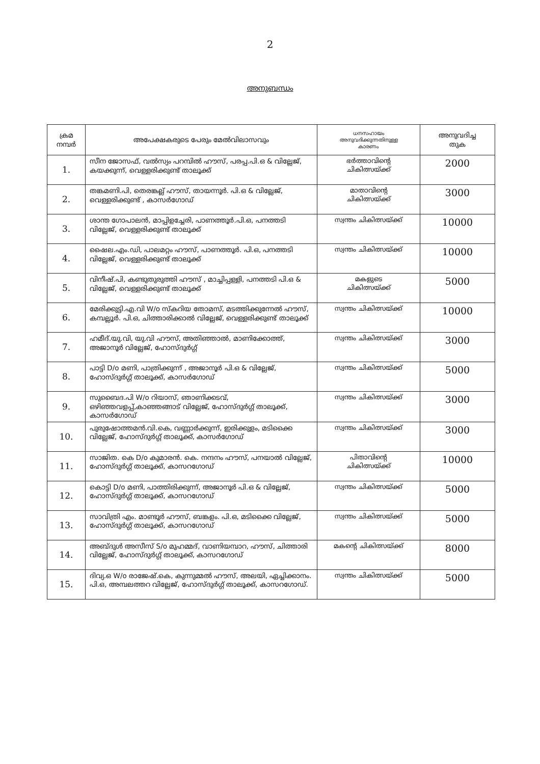2
അനുബന്ധം
| ക്രമ നമ്പർ | അപേക്ഷകരുടെ പേരും മേൽവിലാസവും | ധനസഹായം അനുവദിക്കുന്നതിനുള്ള കാരണം | അനുവദിച്ച തുക |
| --- | --- | --- | --- |
| 1. | സീന ജോസഫ്, വൽസ്യം പറമ്പിൽ ഹൗസ്, പരപ്പ.പി.ഒ & വില്ലേജ്, കയക്കുന്ന്, വെള്ളരിക്കുണ്ട് താലൂക്ക് | ഭർത്താവിന്റെ ചികിത്സയ്ക്ക് | 2000 |
| 2. | തങ്കമണി.പി, തെരങ്കല്ല് ഹൗസ്, തായന്നൂർ. പി.ഒ & വില്ലേജ്, വെള്ളരിക്കുണ്ട് , കാസർഗോഡ് | മാതാവിന്റെ ചികിത്സയ്ക്ക് | 3000 |
| 3. | ശാന്ത ഗോപാലൻ, മാപ്പിളച്ചേരി, പാണത്തൂർ.പി.ഒ, പനത്തടി വില്ലേജ്, വെള്ളരിക്കുണ്ട് താലൂക്ക് | സ്വന്തം ചികിത്സയ്ക്ക് | 10000 |
| 4. | ഷൈല.എം.ഡി, പാലമറ്റം ഹൗസ്, പാണത്തൂർ. പി.ഒ, പനത്തടി വില്ലേജ്, വെള്ളരിക്കുണ്ട് താലൂക്ക് | സ്വന്തം ചികിത്സയ്ക്ക് | 10000 |
| 5. | വിനീഷ്.പി, കണ്ടുതുരുത്തി ഹൗസ് , മാച്ചിപ്പള്ളി, പനത്തടി പി.ഒ & വില്ലേജ്, വെള്ളരിക്കുണ്ട് താലൂക്ക് | മകളുടെ ചികിത്സയ്ക്ക് | 5000 |
| 6. | മേരിക്കുട്ടി.എ.വി W/o സ്കറിയ തോമസ്, മടത്തിക്കുന്നേൽ ഹൗസ്, കമ്പല്ലൂർ. പി.ഒ, ചിത്താരിക്കാൽ വില്ലേജ്, വെള്ളരിക്കുണ്ട് താലൂക്ക് | സ്വന്തം ചികിത്സയ്ക്ക് | 10000 |
| 7. | ഹമീദ്.യു.വി, യു.വി ഹൗസ്, അതിഞ്ഞാൽ, മാണിക്കോത്ത്, അജാനൂർ വില്ലേജ്, ഹോസ്ദുർഗ്ഗ് | സ്വന്തം ചികിത്സയ്ക്ക് | 3000 |
| 8. | പാട്ടി D/o മണി, പാത്രിക്കുന്ന് , അജാനൂർ പി.ഒ & വില്ലേജ്, ഹോസ്ദുർഗ്ഗ് താലൂക്ക്, കാസർഗോഡ് | സ്വന്തം ചികിത്സയ്ക്ക് | 5000 |
| 9. | സുബൈദ.പി W/o റിയാസ്, ഞാണിക്കടവ്, ഒഴിഞ്ഞവളപ്പ്,കാഞ്ഞങ്ങാട് വില്ലേജ്, ഹോസ്ദുർഗ്ഗ് താലൂക്ക്, കാസർഗോഡ് | സ്വന്തം ചികിത്സയ്ക്ക് | 3000 |
| 10. | പുരുഷോത്തമൻ.വി.കെ, വണ്ണാർക്കുന്ന്, ഇരിക്കുളം, മടിക്കൈ വില്ലേജ്, ഹോസ്ദുർഗ്ഗ് താലൂക്ക്, കാസർഗോഡ് | സ്വന്തം ചികിത്സയ്ക്ക് | 3000 |
| 11. | സാജിത. കെ D/o കുമാരൻ. കെ. നന്ദനം ഹൗസ്, പനയാൽ വില്ലേജ്, ഹോസ്ദുർഗ്ഗ് താലൂക്ക്, കാസറഗോഡ് | പിതാവിന്റെ ചികിത്സയ്ക്ക് | 10000 |
| 12. | കൊട്ടി D/o മണി, പാത്തിരിക്കുന്ന്, അജാനൂർ പി.ഒ & വില്ലേജ്, ഹോസ്ദുർഗ്ഗ് താലൂക്ക്, കാസറഗോഡ് | സ്വന്തം ചികിത്സയ്ക്ക് | 5000 |
| 13. | സാവിത്രി എം. മാണ്ടൂർ ഹൗസ്, ബങ്കളം. പി.ഒ, മടിക്കൈ വില്ലേജ്, ഹോസ്ദുർഗ്ഗ് താലൂക്ക്, കാസറഗോഡ് | സ്വന്തം ചികിത്സയ്ക്ക് | 5000 |
| 14. | അബ്ദുൾ അസീസ് S/o മുഹമ്മദ്, വാണിയമ്പാറ, ഹൗസ്, ചിത്താരി വില്ലേജ്, ഹോസ്ദുർഗ്ഗ് താലൂക്ക്, കാസറഗോഡ് | മകന്റെ ചികിത്സയ്ക്ക് | 8000 |
| 15. | ദിവ്യ.ഒ W/o രാജേഷ്.കെ, കുന്നുമ്മൽ ഹൗസ്, അലയി, ഏച്ചിക്കാനം. പി.ഒ, അമ്പലത്തറ വില്ലേജ്, ഹോസ്ദുർഗ്ഗ് താലൂക്ക്, കാസറഗോഡ്. | സ്വന്തം ചികിത്സയ്ക്ക് | 5000 |